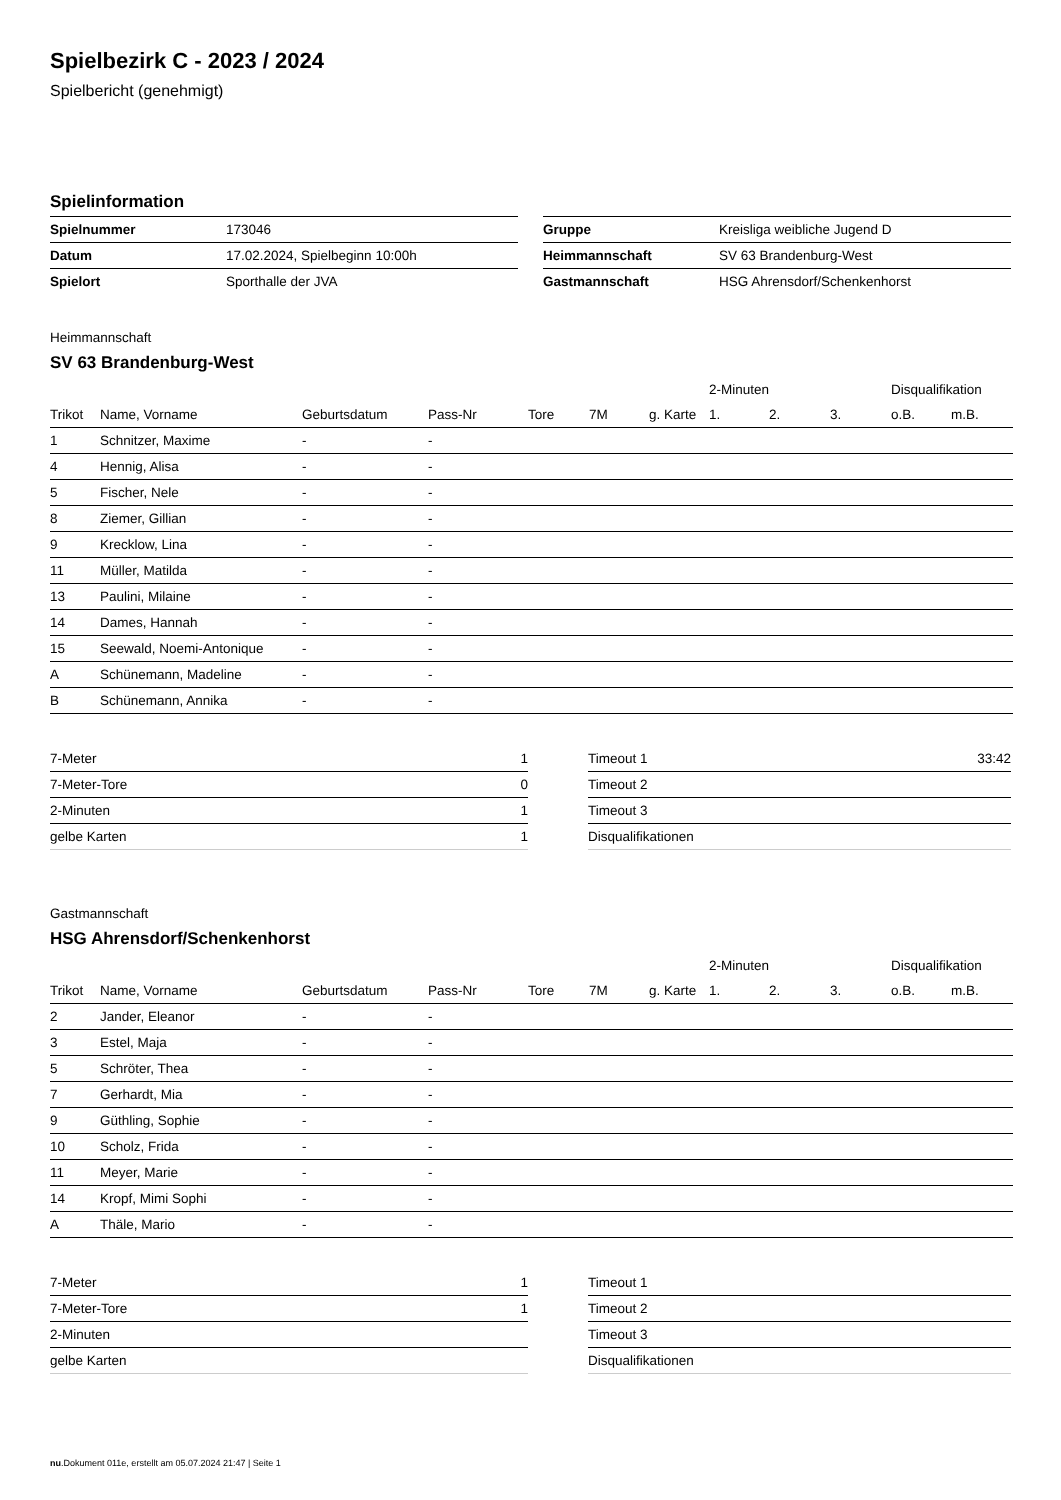Spielbezirk C - 2023 / 2024
Spielbericht (genehmigt)
Spielinformation
| Spielnummer | 173046 |
| Datum | 17.02.2024, Spielbeginn 10:00h |
| Spielort | Sporthalle der JVA |
| Gruppe | Kreisliga weibliche Jugend D |
| Heimmannschaft | SV 63 Brandenburg-West |
| Gastmannschaft | HSG Ahrensdorf/Schenkenhorst |
Heimmannschaft
SV 63 Brandenburg-West
| | | | | | | | 2-Minuten | | | Disqualifikation | |
| --- | --- | --- | --- | --- | --- | --- | --- | --- | --- | --- | --- |
| Trikot | Name, Vorname | Geburtsdatum | Pass-Nr | Tore | 7M | g. Karte | 1. | 2. | 3. | o.B. | m.B. |
| 1 | Schnitzer, Maxime | - | - | | | | | | | | |
| 4 | Hennig, Alisa | - | - | | | | | | | | |
| 5 | Fischer, Nele | - | - | | | | | | | | |
| 8 | Ziemer, Gillian | - | - | | | | | | | | |
| 9 | Krecklow, Lina | - | - | | | | | | | | |
| 11 | Müller, Matilda | - | - | | | | | | | | |
| 13 | Paulini, Milaine | - | - | | | | | | | | |
| 14 | Dames, Hannah | - | - | | | | | | | | |
| 15 | Seewald, Noemi-Antonique | - | - | | | | | | | | |
| A | Schünemann, Madeline | - | - | | | | | | | | |
| B | Schünemann, Annika | - | - | | | | | | | | |
| 7-Meter | 1 |
| 7-Meter-Tore | 0 |
| 2-Minuten | 1 |
| gelbe Karten | 1 |
| Timeout 1 | 33:42 |
| Timeout 2 | |
| Timeout 3 | |
| Disqualifikationen | |
Gastmannschaft
HSG Ahrensdorf/Schenkenhorst
| | | | | | | | 2-Minuten | | | Disqualifikation | |
| --- | --- | --- | --- | --- | --- | --- | --- | --- | --- | --- | --- |
| Trikot | Name, Vorname | Geburtsdatum | Pass-Nr | Tore | 7M | g. Karte | 1. | 2. | 3. | o.B. | m.B. |
| 2 | Jander, Eleanor | - | - | | | | | | | | |
| 3 | Estel, Maja | - | - | | | | | | | | |
| 5 | Schröter, Thea | - | - | | | | | | | | |
| 7 | Gerhardt, Mia | - | - | | | | | | | | |
| 9 | Güthling, Sophie | - | - | | | | | | | | |
| 10 | Scholz, Frida | - | - | | | | | | | | |
| 11 | Meyer, Marie | - | - | | | | | | | | |
| 14 | Kropf, Mimi Sophi | - | - | | | | | | | | |
| A | Thäle, Mario | - | - | | | | | | | | |
| 7-Meter | 1 |
| 7-Meter-Tore | 1 |
| 2-Minuten | |
| gelbe Karten | |
| Timeout 1 | |
| Timeout 2 | |
| Timeout 3 | |
| Disqualifikationen | |
nu.Dokument 011e, erstellt am 05.07.2024 21:47 | Seite 1